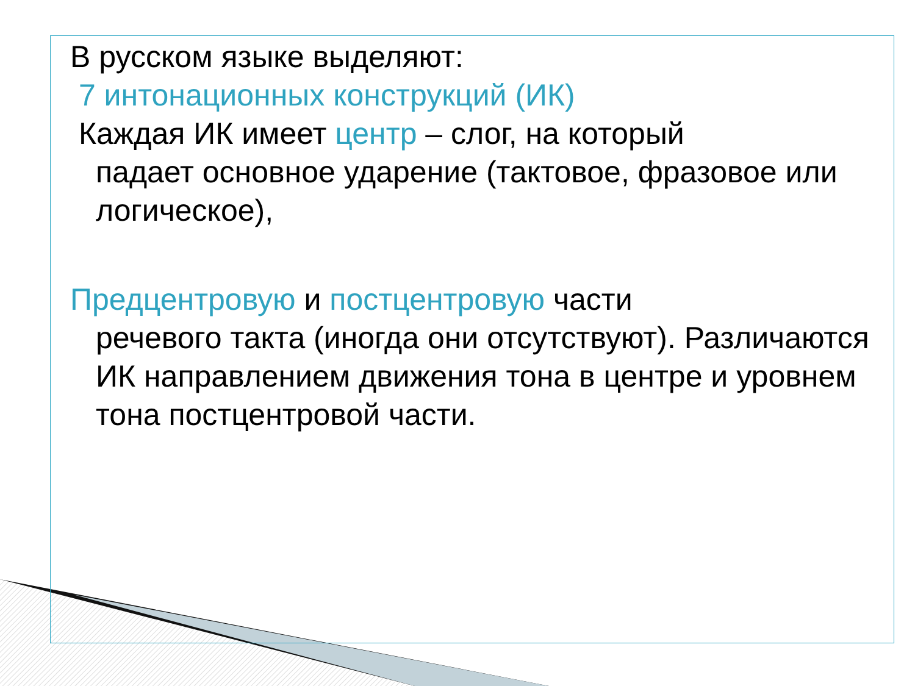В русском языке выделяют:
7 интонационных конструкций (ИК)
Каждая ИК имеет центр – слог, на который
падает основное ударение (тактовое, фразовое или логическое),
Предцентровую и постцентровую части
речевого такта (иногда они отсутствуют). Различаются ИК направлением движения тона в центре и уровнем тона постцентровой части.